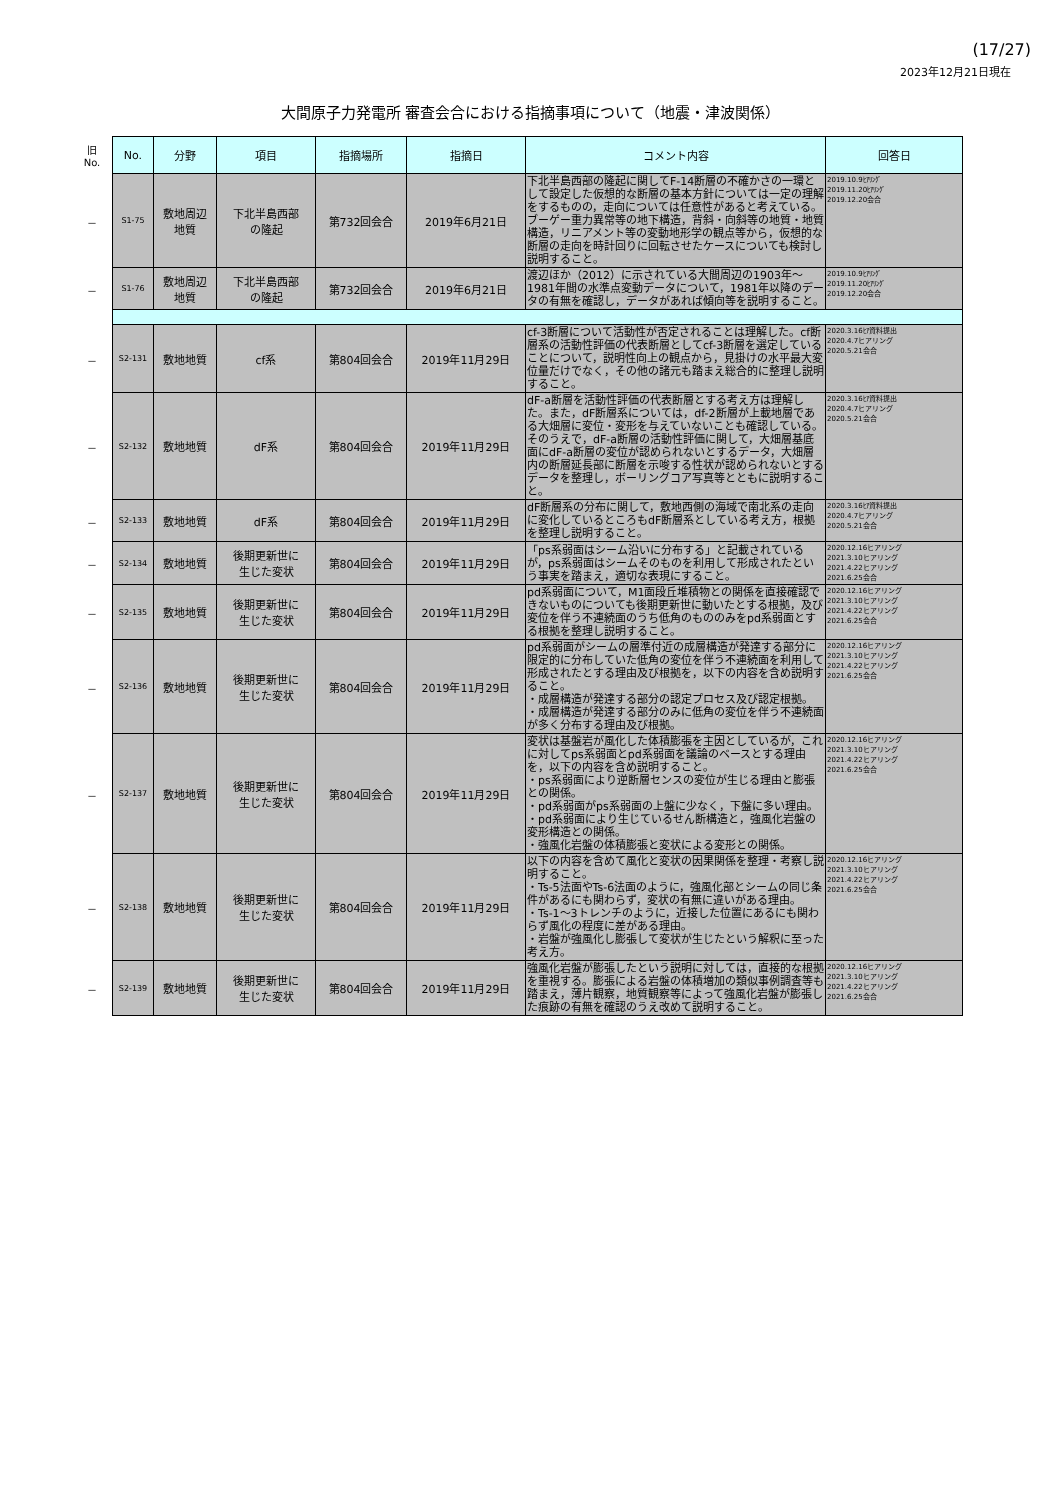(17/27)
2023年12月21日現在
大間原子力発電所 審査会合における指摘事項について（地震・津波関係）
| 旧 No. | No. | 分野 | 項目 | 指摘場所 | 指摘日 | コメント内容 | 回答日 |
| － | S1-75 | 敷地周辺 地質 | 下北半島西部 の隆起 | 第732回会合 | 2019年6月21日 | 下北半島西部の隆起に関してF-14断層の不確かさの一環として設定した仮想的な断層の基本方針については一定の理解をするものの，走向については任意性があると考えている。ブーゲー重力異常等の地下構造，背斜・向斜等の地質・地質構造，リニアメント等の変動地形学の観点等から，仮想的な断層の走向を時計回りに回転させたケースについても検討し説明すること。 | 2019.10.9ﾋｱﾘﾝｸﾞ 2019.11.20ﾋｱﾘﾝｸﾞ 2019.12.20会合 |
| － | S1-76 | 敷地周辺 地質 | 下北半島西部 の隆起 | 第732回会合 | 2019年6月21日 | 渡辺ほか（2012）に示されている大間周辺の1903年～1981年間の水準点変動データについて，1981年以降のデータの有無を確認し，データがあれば傾向等を説明すること。 | 2019.10.9ﾋｱﾘﾝｸﾞ 2019.11.20ﾋｱﾘﾝｸﾞ 2019.12.20会合 |
| － | S2-131 | 敷地地質 | cf系 | 第804回会合 | 2019年11月29日 | cf-3断層について活動性が否定されることは理解した。cf断層系の活動性評価の代表断層としてcf-3断層を選定していることについて，説明性向上の観点から，見掛けの水平最大変位量だけでなく，その他の諸元も踏まえ総合的に整理し説明すること。 | 2020.3.16ﾋｱ資料提出 2020.4.7ヒアリング 2020.5.21会合 |
| － | S2-132 | 敷地地質 | dF系 | 第804回会合 | 2019年11月29日 | dF-a断層を活動性評価の代表断層とする考え方は理解した。また，dF断層系については，df-2断層が上載地層である大畑層に変位・変形を与えていないことも確認している。そのうえで，dF-a断層の活動性評価に関して，大畑層基底面にdF-a断層の変位が認められないとするデータ，大畑層内の断層延長部に断層を示唆する性状が認められないとするデータを整理し，ボーリングコア写真等とともに説明すること。 | 2020.3.16ﾋｱ資料提出 2020.4.7ヒアリング 2020.5.21会合 |
| － | S2-133 | 敷地地質 | dF系 | 第804回会合 | 2019年11月29日 | dF断層系の分布に関して，敷地西側の海域で南北系の走向に変化しているところもdF断層系としている考え方，根拠を整理し説明すること。 | 2020.3.16ﾋｱ資料提出 2020.4.7ヒアリング 2020.5.21会合 |
| － | S2-134 | 敷地地質 | 後期更新世に 生じた変状 | 第804回会合 | 2019年11月29日 | 「ps系弱面はシーム沿いに分布する」と記載されているが，ps系弱面はシームそのものを利用して形成されたという事実を踏まえ，適切な表現にすること。 | 2020.12.16ヒアリング 2021.3.10ヒアリング 2021.4.22ヒアリング 2021.6.25会合 |
| － | S2-135 | 敷地地質 | 後期更新世に 生じた変状 | 第804回会合 | 2019年11月29日 | pd系弱面について，M1面段丘堆積物との関係を直接確認できないものについても後期更新世に動いたとする根拠，及び変位を伴う不連続面のうち低角のもののみをpd系弱面とする根拠を整理し説明すること。 | 2020.12.16ヒアリング 2021.3.10ヒアリング 2021.4.22ヒアリング 2021.6.25会合 |
| － | S2-136 | 敷地地質 | 後期更新世に 生じた変状 | 第804回会合 | 2019年11月29日 | pd系弱面がシームの層準付近の成層構造が発達する部分に限定的に分布していた低角の変位を伴う不連続面を利用して形成されたとする理由及び根拠を，以下の内容を含め説明すること。 ・成層構造が発達する部分の認定プロセス及び認定根拠。 ・成層構造が発達する部分のみに低角の変位を伴う不連続面が多く分布する理由及び根拠。 | 2020.12.16ヒアリング 2021.3.10ヒアリング 2021.4.22ヒアリング 2021.6.25会合 |
| － | S2-137 | 敷地地質 | 後期更新世に 生じた変状 | 第804回会合 | 2019年11月29日 | 変状は基盤岩が風化した体積膨張を主因としているが，これに対してps系弱面とpd系弱面を議論のベースとする理由を，以下の内容を含め説明すること。 ・ps系弱面により逆断層センスの変位が生じる理由と膨張との関係。 ・pd系弱面がps系弱面の上盤に少なく，下盤に多い理由。 ・pd系弱面により生じているせん断構造と，強風化岩盤の変形構造との関係。 ・強風化岩盤の体積膨張と変状による変形との関係。 | 2020.12.16ヒアリング 2021.3.10ヒアリング 2021.4.22ヒアリング 2021.6.25会合 |
| － | S2-138 | 敷地地質 | 後期更新世に 生じた変状 | 第804回会合 | 2019年11月29日 | 以下の内容を含めて風化と変状の因果関係を整理・考察し説明すること。 ・Ts-5法面やTs-6法面のように，強風化部とシームの同じ条件があるにも関わらず，変状の有無に違いがある理由。 ・Ts-1～3トレンチのように，近接した位置にあるにも関わらず風化の程度に差がある理由。 ・岩盤が強風化し膨張して変状が生じたという解釈に至った考え方。 | 2020.12.16ヒアリング 2021.3.10ヒアリング 2021.4.22ヒアリング 2021.6.25会合 |
| － | S2-139 | 敷地地質 | 後期更新世に 生じた変状 | 第804回会合 | 2019年11月29日 | 強風化岩盤が膨張したという説明に対しては，直接的な根拠を重視する。膨張による岩盤の体積増加の類似事例調査等も踏まえ，薄片観察，地質観察等によって強風化岩盤が膨張した痕跡の有無を確認のうえ改めて説明すること。 | 2020.12.16ヒアリング 2021.3.10ヒアリング 2021.4.22ヒアリング 2021.6.25会合 |